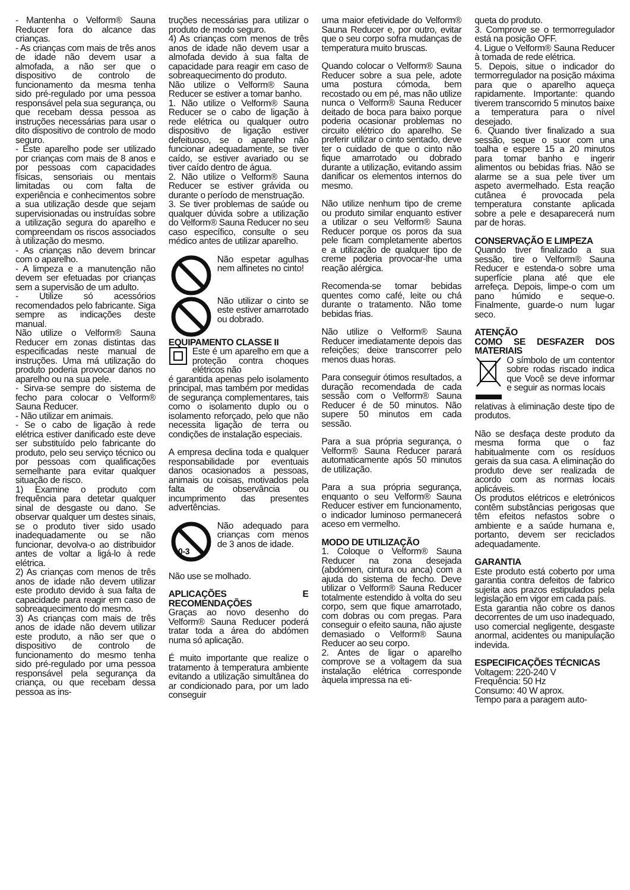- Mantenha o Velform® Sauna Reducer fora do alcance das crianças.
- As crianças com mais de três anos de idade não devem usar a almofada, a não ser que o dispositivo de controlo de funcionamento da mesma tenha sido pré-regulado por uma pessoa responsável pela sua segurança, ou que recebam dessa pessoa as instruções necessárias para usar o dito dispositivo de controlo de modo seguro.
- Este aparelho pode ser utilizado por crianças com mais de 8 anos e por pessoas com capacidades físicas, sensoriais ou mentais limitadas ou com falta de experiência e conhecimentos sobre a sua utilização desde que sejam supervisionadas ou instruídas sobre a utilização segura do aparelho e compreendam os riscos associados à utilização do mesmo.
- As crianças não devem brincar com o aparelho.
- A limpeza e a manutenção não devem ser efetuadas por crianças sem a supervisão de um adulto.
- Utilize só acessórios recomendados pelo fabricante. Siga sempre as indicações deste manual.
Não utilize o Velform® Sauna Reducer em zonas distintas das especificadas neste manual de instruções. Uma má utilização do produto poderia provocar danos no aparelho ou na sua pele.
- Sirva-se sempre do sistema de fecho para colocar o Velform® Sauna Reducer.
- Não utilizar em animais.
- Se o cabo de ligação à rede elétrica estiver danificado este deve ser substituído pelo fabricante do produto, pelo seu serviço técnico ou por pessoas com qualificações semelhante para evitar qualquer situação de risco.
1) Examine o produto com frequência para detetar qualquer sinal de desgaste ou dano. Se observar qualquer um destes sinais, se o produto tiver sido usado inadequadamente ou se não funcionar, devolva-o ao distribuidor antes de voltar a ligá-lo à rede elétrica.
2) As crianças com menos de três anos de idade não devem utilizar este produto devido à sua falta de capacidade para reagir em caso de sobreaquecimento do mesmo.
3) As crianças com mais de três anos de idade não devem utilizar este produto, a não ser que o dispositivo de controlo de funcionamento do mesmo tenha sido pré-regulado por uma pessoa responsável pela segurança da criança, ou que recebam dessa pessoa as ins-
truções necessárias para utilizar o produto de modo seguro.
4) As crianças com menos de três anos de idade não devem usar a almofada devido à sua falta de capacidade para reagir em caso de sobreaquecimento do produto.
Não utilize o Velform® Sauna Reducer se estiver a tomar banho.
1. Não utilize o Velform® Sauna Reducer se o cabo de ligação à rede elétrica ou qualquer outro dispositivo de ligação estiver defeituoso, se o aparelho não funcionar adequadamente, se tiver caído, se estiver avariado ou se tiver caído dentro de água.
2. Não utilize o Velform® Sauna Reducer se estiver grávida ou durante o período de menstruação.
3. Se tiver problemas de saúde ou qualquer dúvida sobre a utilização do Velform® Sauna Reducer no seu caso específico, consulte o seu médico antes de utilizar aparelho.
Não espetar agulhas nem alfinetes no cinto!
Não utilizar o cinto se este estiver amarrotado ou dobrado.
EQUIPAMENTO CLASSE II
Este é um aparelho em que a proteção contra choques elétricos não
é garantida apenas pelo isolamento principal, mas também por medidas de segurança complementares, tais como o isolamento duplo ou o isolamento reforçado, pelo que não necessita ligação de terra ou condições de instalação especiais.
A empresa declina toda e qualquer responsabilidade por eventuais danos ocasionados a pessoas, animais ou coisas, motivados pela falta de observância ou incumprimento das presentes advertências.
0-3
Não adequado para crianças com menos de 3 anos de idade.
Não use se molhado.
APLICAÇÕES E RECOMENDAÇÕES
Graças ao novo desenho do Velform® Sauna Reducer poderá tratar toda a área do abdómen numa só aplicação.
É muito importante que realize o tratamento à temperatura ambiente evitando a utilização simultânea do ar condicionado para, por um lado conseguir
uma maior efetividade do Velform® Sauna Reducer e, por outro, evitar que o seu corpo sofra mudanças de temperatura muito bruscas.
Quando colocar o Velform® Sauna Reducer sobre a sua pele, adote uma postura cómoda, bem recostado ou em pé, mas não utilize nunca o Velform® Sauna Reducer deitado de boca para baixo porque poderia ocasionar problemas no circuito elétrico do aparelho. Se preferir utilizar o cinto sentado, deve ter o cuidado de que o cinto não fique amarrotado ou dobrado durante a utilização, evitando assim danificar os elementos internos do mesmo.
Não utilize nenhum tipo de creme ou produto similar enquanto estiver a utilizar o seu Velform® Sauna Reducer porque os poros da sua pele ficam completamente abertos e a utilização de qualquer tipo de creme poderia provocar-lhe uma reação alérgica.
Recomenda-se tomar bebidas quentes como café, leite ou chá durante o tratamento. Não tome bebidas frias.
Não utilize o Velform® Sauna Reducer imediatamente depois das refeições; deixe transcorrer pelo menos duas horas.
Para conseguir ótimos resultados, a duração recomendada de cada sessão com o Velform® Sauna Reducer é de 50 minutos. Não supere 50 minutos em cada sessão.
Para a sua própria segurança, o Velform® Sauna Reducer parará automaticamente após 50 minutos de utilização.
Para a sua própria segurança, enquanto o seu Velform® Sauna Reducer estiver em funcionamento, o indicador luminoso permanecerá aceso em vermelho.
MODO DE UTILIZAÇÃO
1. Coloque o Velform® Sauna Reducer na zona desejada (abdómen, cintura ou anca) com a ajuda do sistema de fecho. Deve utilizar o Velform® Sauna Reducer totalmente estendido à volta do seu corpo, sem que fique amarrotado, com dobras ou com pregas. Para conseguir o efeito sauna, não ajuste demasiado o Velform® Sauna Reducer ao seu corpo.
2. Antes de ligar o aparelho comprove se a voltagem da sua instalação elétrica corresponde àquela impressa na eti-
queta do produto.
3. Comprove se o termorregulador está na posição OFF.
4. Ligue o Velform® Sauna Reducer à tomada de rede elétrica.
5. Depois, situe o indicador do termorregulador na posição máxima para que o aparelho aqueça rapidamente. Importante: quando tiverem transcorrido 5 minutos baixe a temperatura para o nível desejado.
6. Quando tiver finalizado a sua sessão, seque o suor com una toalha e espere 15 a 20 minutos para tomar banho e ingerir alimentos ou bebidas frias. Não se alarme se a sua pele tiver um aspeto avermelhado. Esta reação cutânea é provocada pela temperatura constante aplicada sobre a pele e desaparecerá num par de horas.
CONSERVAÇÃO E LIMPEZA
Quando tiver finalizado a sua sessão, tire o Velform® Sauna Reducer e estenda-o sobre uma superfície plana até que ele arrefeça. Depois, limpe-o com um pano húmido e seque-o. Finalmente, guarde-o num lugar seco.
ATENÇÃO
COMO SE DESFAZER DOS MATERIAIS
O símbolo de um contentor sobre rodas riscado indica que Você se deve informar e seguir as normas locais
relativas à eliminação deste tipo de produtos.
Não se desfaça deste produto da mesma forma que o faz habitualmente com os resíduos gerais da sua casa. A eliminação do produto deve ser realizada de acordo com as normas locais aplicáveis.
Os produtos elétricos e eletrónicos contêm substâncias perigosas que têm efeitos nefastos sobre o ambiente e a saúde humana e, portanto, devem ser reciclados adequadamente.
GARANTIA
Este produto está coberto por uma garantia contra defeitos de fabrico sujeita aos prazos estipulados pela legislação em vigor em cada país.
Esta garantia não cobre os danos decorrentes de um uso inadequado, uso comercial negligente, desgaste anormal, acidentes ou manipulação indevida.
ESPECIFICAÇÕES TÉCNICAS
Voltagem: 220-240 V
Frequência: 50 Hz
Consumo: 40 W aprox.
Tempo para a paragem auto-